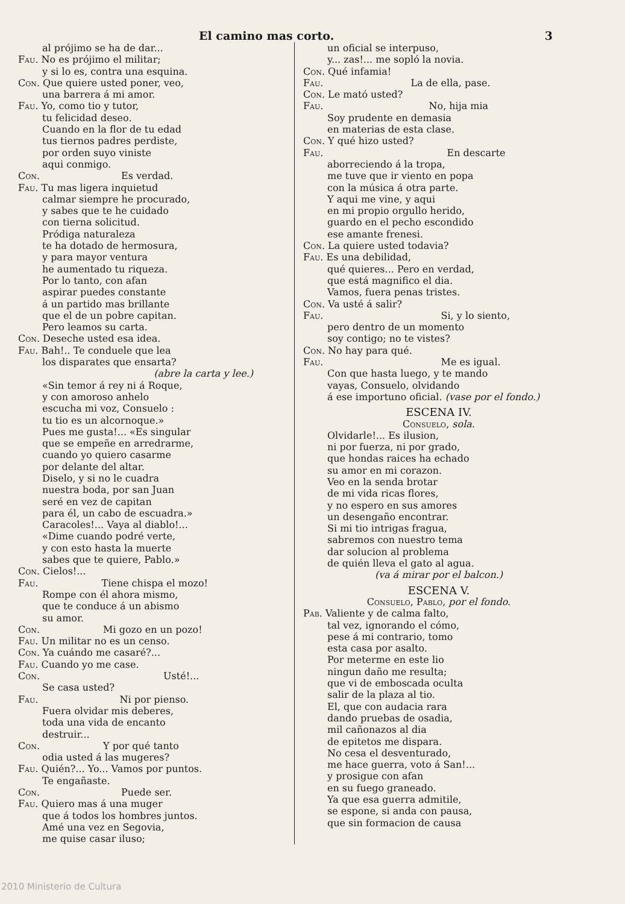El camino mas corto. 3
al prójimo se ha de dar...
Fau. No es prójimo el militar;
y si lo es, contra una esquina.
Con. Que quiere usted poner, veo,
una barrera á mi amor.
Fau. Yo, como tio y tutor,
tu felicidad deseo.
Cuando en la flor de tu edad
tus tiernos padres perdiste,
por orden suyo viniste
aqui conmigo.
Con. Es verdad.
Fau. Tu mas ligera inquietud
calmar siempre he procurado,
y sabes que te he cuidado
con tierna solicitud.
Pródiga naturaleza
te ha dotado de hermosura,
y para mayor ventura
he aumentado tu riqueza.
Por lo tanto, con afan
aspirar puedes constante
á un partido mas brillante
que el de un pobre capitan.
Pero leamos su carta.
Con. Deseche usted esa idea.
Fau. Bah!.. Te conduele que lea
los disparates que ensarta?
(abre la carta y lee.)
«Sin temor á rey ni á Roque,
y con amoroso anhelo
escucha mi voz, Consuelo :
tu tio es un alcornoque.»
Pues me gusta!... «Es singular
que se empeñe en arredrarme,
cuando yo quiero casarme
por delante del altar.
Diselo, y si no le cuadra
nuestra boda, por san Juan
seré en vez de capitan
para él, un cabo de escuadra.»
Caracoles!... Vaya al diablo!...
«Dime cuando podré verte,
y con esto hasta la muerte
sabes que te quiere, Pablo.»
Con. Cielos!...
Fau. Tiene chispa el mozo!
Rompe con él ahora mismo,
que te conduce á un abismo
su amor.
Con. Mi gozo en un pozo!
Fau. Un militar no es un censo.
Con. Ya cuándo me casaré?...
Fau. Cuando yo me case.
Con. Usté!...
Se casa usted?
Fau. Ni por pienso.
Fuera olvidar mis deberes,
toda una vida de encanto
destruir...
Con. Y por qué tanto
odia usted á las mugeres?
Fau. Quién?... Yo... Vamos por puntos.
Te engañaste.
Con. Puede ser.
Fau. Quiero mas á una muger
que á todos los hombres juntos.
Amé una vez en Segovia,
me quise casar iluso;
un oficial se interpuso,
y... zas!... me sopló la novia.
Con. Qué infamia!
Fau. La de ella, pase.
Con. Le mató usted?
Fau. No, hija mia
Soy prudente en demasia
en materias de esta clase.
Con. Y qué hizo usted?
Fau. En descarte
aborreciendo á la tropa,
me tuve que ir viento en popa
con la música á otra parte.
Y aqui me vine, y aqui
en mi propio orgullo herido,
guardo en el pecho escondido
ese amante frenesi.
Con. La quiere usted todavia?
Fau. Es una debilidad,
qué quieres... Pero en verdad,
que está magnifico el dia.
Vamos, fuera penas tristes.
Con. Va usté á salir?
Fau. Si, y lo siento,
pero dentro de un momento
soy contigo; no te vistes?
Con. No hay para qué.
Fau. Me es igual.
Con que hasta luego, y te mando
vayas, Consuelo, olvidando
á ese importuno oficial. (vase por el fondo.)
ESCENA IV.
Consuelo, sola.
Olvidarle!... Es ilusion,
ni por fuerza, ni por grado,
que hondas raices ha echado
su amor en mi corazon.
Veo en la senda brotar
de mi vida ricas flores,
y no espero en sus amores
un desengaño encontrar.
Si mi tio intrigas fragua,
sabremos con nuestro tema
dar solucion al problema
de quién lleva el gato al agua.
(va á mirar por el balcon.)
ESCENA V.
Consuelo, Pablo, por el fondo.
Pab. Valiente y de calma falto,
tal vez, ignorando el cómo,
pese á mi contrario, tomo
esta casa por asalto.
Por meterme en este lio
ningun daño me resulta;
que vi de emboscada oculta
salir de la plaza al tio.
El, que con audacia rara
dando pruebas de osadia,
mil cañonazos al dia
de epitetos me dispara.
No cesa el desventurado,
me hace guerra, voto á San!...
y prosigue con afan
en su fuego graneado.
Ya que esa guerra admitile,
se espone, si anda con pausa,
que sin formacion de causa
2010 Ministerio de Cultura